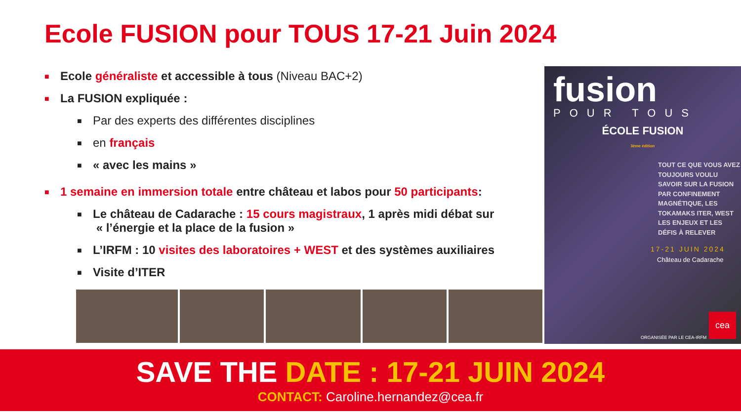Ecole FUSION pour TOUS 17-21 Juin 2024
■ Ecole généraliste et accessible à tous (Niveau BAC+2)
■ La FUSION expliquée :
■ Par des experts des différentes disciplines
■ en français
■ « avec les mains »
■ 1 semaine en immersion totale entre château et labos pour 50 participants:
■ Le château de Cadarache : 15 cours magistraux, 1 après midi débat sur
« l’énergie et la place de la fusion »
■ L’IRFM : 10 visites des laboratoires + WEST et des systèmes auxiliaires
■ Visite d’ITER
fusion
POUR TOUS
ÉCOLE FUSION
3ème édition
TOUT CE QUE VOUS AVEZ TOUJOURS VOULU SAVOIR SUR LA FUSION PAR CONFINEMENT MAGNÉTIQUE, LES TOKAMAKS ITER, WEST LES ENJEUX ET LES DÉFIS À RELEVER
17-21 JUIN 2024
Château de Cadarache
ORGANISÉE PAR LE CEA-IRFM cea
SAVE THE DATE : 17-21 JUIN 2024
CONTACT: Caroline.hernandez@cea.fr